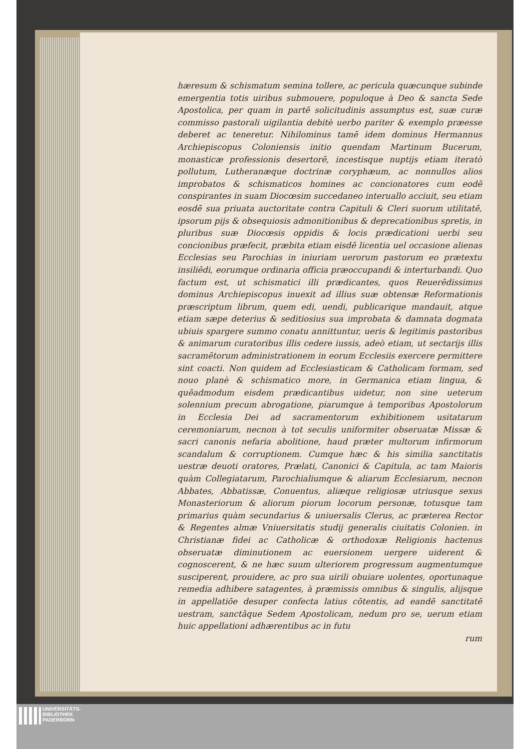hæresum & schismatum semina tollere, ac pericula quæcunque subinde emergentia totis uiribus submouere, populoque à Deo & sancta Sede Apostolica, per quam in partē solicitudinis assumptus est, suæ curæ commisso pastorali uigilantia debitè uerbo pariter & exemplo præesse deberet ac teneretur. Nihilominus tamē idem dominus Hermannus Archiepiscopus Coloniensis initio quendam Martinum Bucerum, monasticæ professionis desertorē, incestisque nuptijs etiam iteratò pollutum, Lutheranæque doctrinæ coryphæum, ac nonnullos alios improbatos & schismaticos homines ac concionatores cum eodē conspirantes in suam Diocœsim succedaneo interuallo acciuit, seu etiam eosdē sua priuata auctoritate contra Capituli & Cleri suorum utilitatē, ipsorum pijs & obsequiosis admonitionibus & deprecationibus spretis, in pluribus suæ Diocœsis oppidis & locis prædicationi uerbi seu concionibus præfecit, præbita etiam eisdē licentia uel occasione alienas Ecclesias seu Parochias in iniuriam uerorum pastorum eo prætextu insiliēdi, eorumque ordinaria officia præoccupandi & interturbandi. Quo factum est, ut schismatici illi prædicantes, quos Reuerēdissimus dominus Archiepiscopus inuexit ad illius suæ obtensæ Reformationis præscriptum librum, quem edi, uendi, publicarique mandauit, atque etiam sæpe deterius & seditiosius sua improbata & damnata dogmata ubiuis spargere summo conatu annittuntur, ueris & legitimis pastoribus & animarum curatoribus illis cedere iussis, adeò etiam, ut sectarijs illis sacramētorum administrationem in eorum Ecclesiis exercere permittere sint coacti. Non quidem ad Ecclesiasticam & Catholicam formam, sed nouo planè & schismatico more, in Germanica etiam lingua, & quēadmodum eisdem prædicantibus uidetur, non sine ueterum solennium precum abrogatione, piarumque à temporibus Apostolorum in Ecclesia Dei ad sacramentorum exhibitionem usitatarum ceremoniarum, necnon à tot seculis uniformiter obseruatæ Missæ & sacri canonis nefaria abolitione, haud præter multorum infirmorum scandalum & corruptionem. Cumque hæc & his similia sanctitatis uestræ deuoti oratores, Prælati, Canonici & Capitula, ac tam Maioris quàm Collegiatarum, Parochialiumque & aliarum Ecclesiarum, necnon Abbates, Abbatissæ, Conuentus, aliæque religiosæ utriusque sexus Monasteriorum & aliorum piorum locorum personæ, totusque tam primarius quàm secundarius & uniuersalis Clerus, ac præterea Rector & Regentes almæ Vniuersitatis studij generalis ciuitatis Colonien. in Christianæ fidei ac Catholicæ & orthodoxæ Religionis hactenus obseruatæ diminutionem ac euersionem uergere uiderent & cognoscerent, & ne hæc suum ulteriorem progressum augmentumque susciperent, prouidere, ac pro sua uirili obuiare uolentes, oportunaque remedia adhibere satagentes, à præmissis omnibus & singulis, alijsque in appellatiōe desuper confecta latius cōtentis, ad eandē sanctitatē uestram, sanctāque Sedem Apostolicam, nedum pro se, uerum etiam huic appellationi adhærentibus ac in futu
rum
UNIVERSITÄTS-
BIBLIOTHEK
PADERBORN